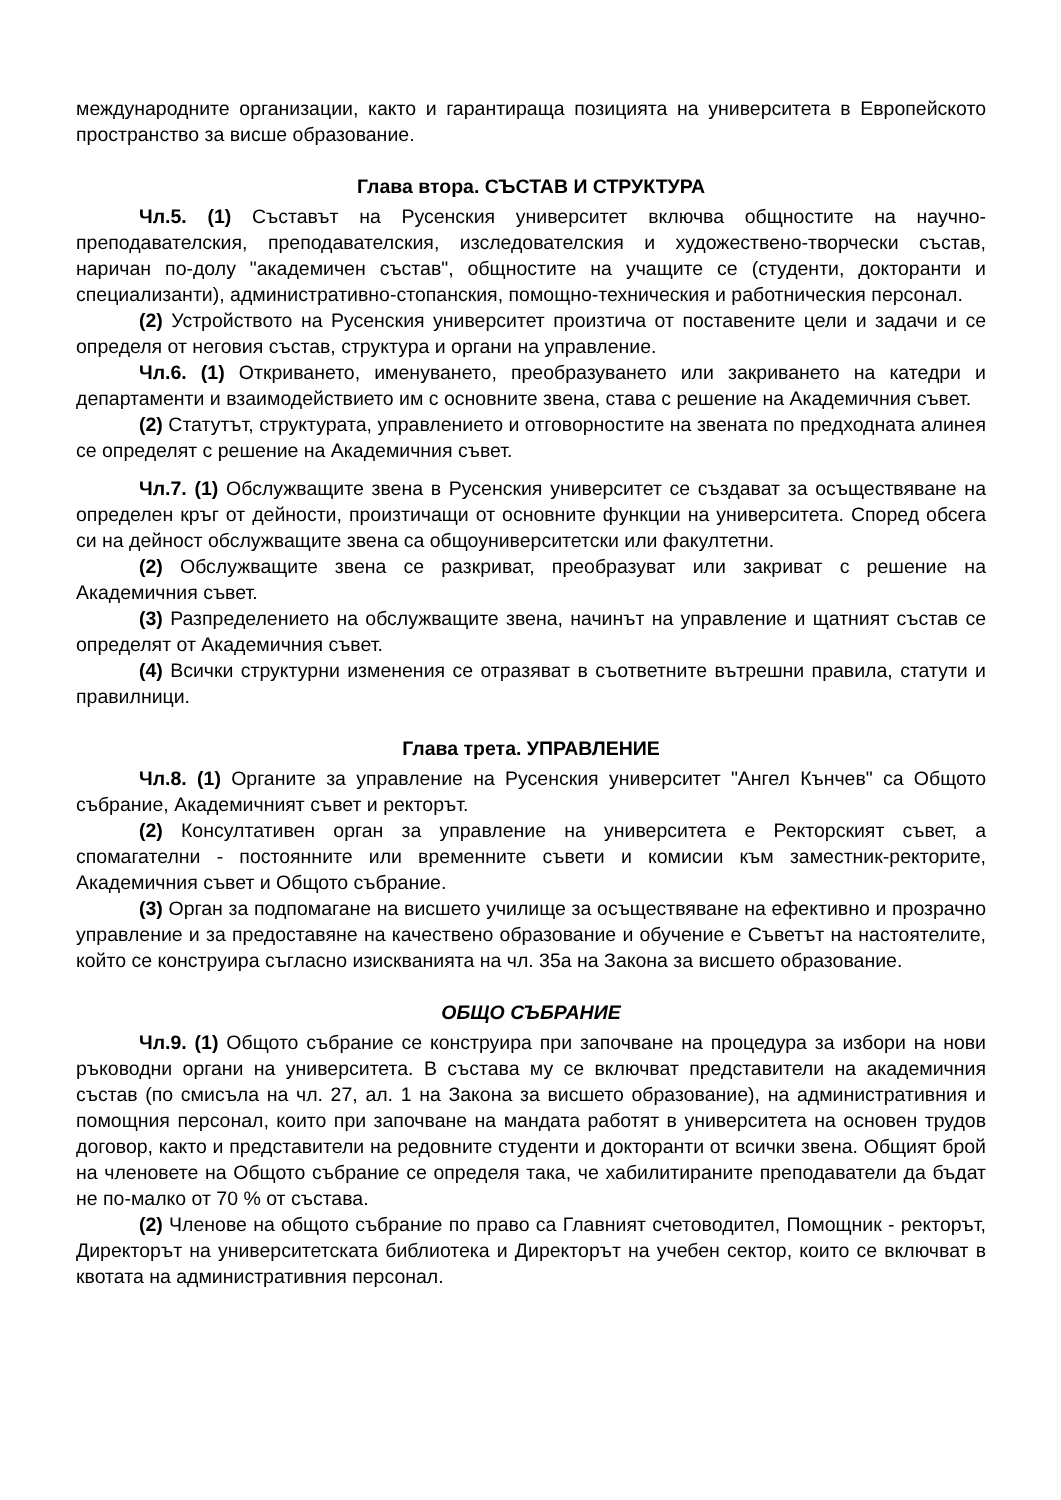международните организации, както и гарантираща позицията на университета в Европейското пространство за висше образование.
Глава втора. СЪСТАВ И СТРУКТУРА
Чл.5. (1) Съставът на Русенския университет включва общностите на научно-преподавателския, преподавателския, изследователския и художествено-творчески състав, наричан по-долу "академичен състав", общностите на учащите се (студенти, докторанти и специализанти), административно-стопанския, помощно-техническия и работническия персонал.
(2) Устройството на Русенския университет произтича от поставените цели и задачи и се определя от неговия състав, структура и органи на управление.
Чл.6. (1) Откриването, именуването, преобразуването или закриването на катедри и департаменти и взаимодействието им с основните звена, става с решение на Академичния съвет.
(2) Статутът, структурата, управлението и отговорностите на звената по предходната алинея се определят с решение на Академичния съвет.
Чл.7. (1) Обслужващите звена в Русенския университет се създават за осъществяване на определен кръг от дейности, произтичащи от основните функции на университета. Според обсега си на дейност обслужващите звена са общоуниверситетски или факултетни.
(2) Обслужващите звена се разкриват, преобразуват или закриват с решение на Академичния съвет.
(3) Разпределението на обслужващите звена, начинът на управление и щатният състав се определят от Академичния съвет.
(4) Всички структурни изменения се отразяват в съответните вътрешни правила, статути и правилници.
Глава трета. УПРАВЛЕНИЕ
Чл.8. (1) Органите за управление на Русенския университет "Ангел Кънчев" са Общото събрание, Академичният съвет и ректорът.
(2) Консултативен орган за управление на университета е Ректорският съвет, а спомагателни - постоянните или временните съвети и комисии към заместник-ректорите, Академичния съвет и Общото събрание.
(3) Орган за подпомагане на висшето училище за осъществяване на ефективно и прозрачно управление и за предоставяне на качествено образование и обучение е Съветът на настоятелите, който се конструира съгласно изискванията на чл. 35а на Закона за висшето образование.
ОБЩО СЪБРАНИЕ
Чл.9. (1) Общото събрание се конструира при започване на процедура за избори на нови ръководни органи на университета. В състава му се включват представители на академичния състав (по смисъла на чл. 27, ал. 1 на Закона за висшето образование), на административния и помощния персонал, които при започване на мандата работят в университета на основен трудов договор, както и представители на редовните студенти и докторанти от всички звена. Общият брой на членовете на Общото събрание се определя така, че хабилитираните преподаватели да бъдат не по-малко от 70 % от състава.
(2) Членове на общото събрание по право са Главният счетоводител, Помощник - ректорът, Директорът на университетската библиотека и Директорът на учебен сектор, които се включват в квотата на административния персонал.